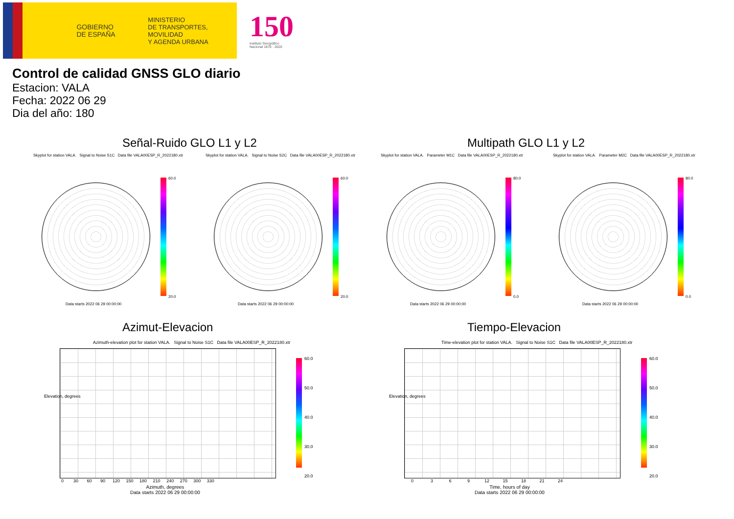GOBIERNO
DE ESPAÑA
MINISTERIO
DE TRANSPORTES, MOVILIDAD
Y AGENDA URBANA
150
Instituto Geográfico
Nacional 1870 · 2020
Control de calidad GNSS GLO diario
Estacion: VALA
Fecha: 2022 06 29
Dia del año: 180
Señal-Ruido GLO L1 y L2 Multipath GLO L1 y L2
Skyplot for station VALA. Signal to Noise S1C Data file VALA00ESP_R_2022180.xtr Skyplot for station VALA. Signal to Noise S2C Data file VALA00ESP_R_2022180.xtr Skyplot for station VALA. Parameter M1C Data file VALA00ESP_R_2022180.xtr Skyplot for station VALA. Parameter M2C Data file VALA00ESP_R_2022180.xtr
60.0
20.0
60.0
20.0
80.0
0.0
80.0
0.0
Data starts 2022 06 29 00:00:00 Data starts 2022 06 29 00:00:00 Data starts 2022 06 29 00:00:00 Data starts 2022 06 29 00:00:00
Azimut-Elevacion Tiempo-Elevacion
Azimuth-elevation plot for station VALA. Signal to Noise S1C Data file VALA00ESP_R_2022180.xtr Time-elevation plot for station VALA. Signal to Noise S1C Data file VALA00ESP_R_2022180.xtr
60.0
50.0
40.0
30.0
20.0
60.0
50.0
40.0
30.0
20.0
Elevation, degrees Elevation, degrees
0 30 60 90 120 150 180 210 240 270 300 330 0 3 6 9 12 15 18 21 24
Azimuth, degrees
Data starts 2022 06 29 00:00:00
Time, hours of day
Data starts 2022 06 29 00:00:00